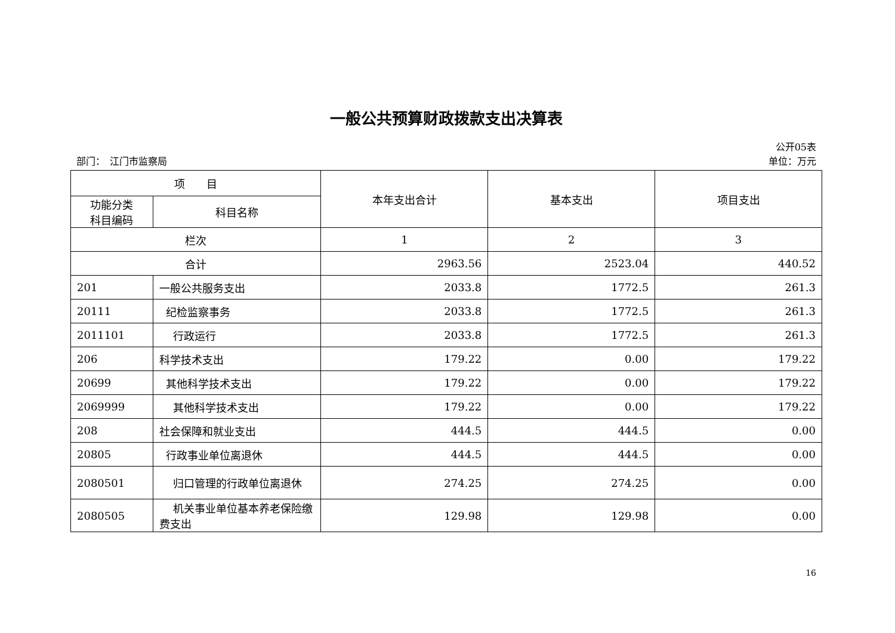一般公共预算财政拨款支出决算表
公开05表
部门：　江门市监察局 单位：万元
| 项 目 | | 本年支出合计 | 基本支出 | 项目支出 |
| --- | --- | --- | --- | --- |
| 功能分类 科目编码 | 科目名称 | | | |
| 栏次 | | 1 | 2 | 3 |
| 合计 | | 2963.56 | 2523.04 | 440.52 |
| 201 | 一般公共服务支出 | 2033.8 | 1772.5 | 261.3 |
| 20111 | 纪检监察事务 | 2033.8 | 1772.5 | 261.3 |
| 2011101 | 行政运行 | 2033.8 | 1772.5 | 261.3 |
| 206 | 科学技术支出 | 179.22 | 0.00 | 179.22 |
| 20699 | 其他科学技术支出 | 179.22 | 0.00 | 179.22 |
| 2069999 | 其他科学技术支出 | 179.22 | 0.00 | 179.22 |
| 208 | 社会保障和就业支出 | 444.5 | 444.5 | 0.00 |
| 20805 | 行政事业单位离退休 | 444.5 | 444.5 | 0.00 |
| 2080501 | 归口管理的行政单位离退休 | 274.25 | 274.25 | 0.00 |
| 2080505 | 机关事业单位基本养老保险缴费支出 | 129.98 | 129.98 | 0.00 |
16